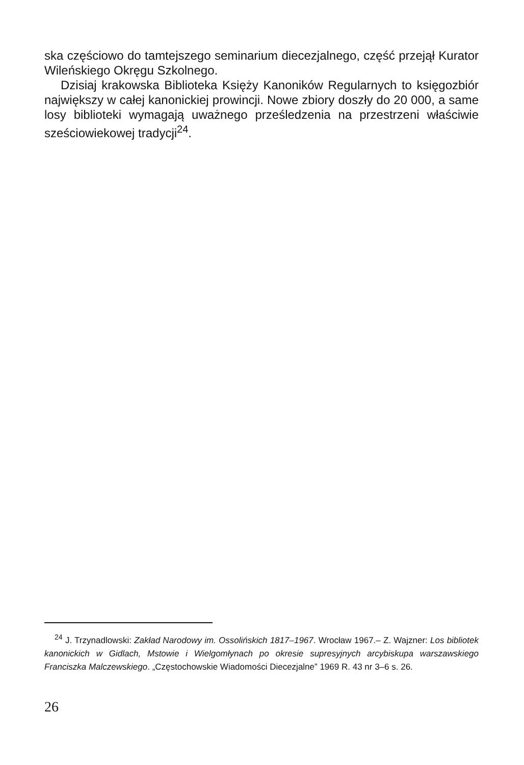ska częściowo do tamtejszego seminarium diecezjalnego, część przejął Kurator Wileńskiego Okręgu Szkolnego.
Dzisiaj krakowska Biblioteka Księży Kanoników Regularnych to księgozbiór największy w całej kanonickiej prowincji. Nowe zbiory doszły do 20 000, a same losy biblioteki wymagają uważnego prześledzenia na przestrzeni właściwie sześciowiekowej tradycji<sup>24</sup>.
<sup>24</sup> J. Trzynadlowski: Zakład Narodowy im. Ossolińskich 1817–1967. Wrocław 1967.– Z. Wajzner: Los bibliotek kanonickich w Gidlach, Mstowie i Wielgomłynach po okresie supresyjnych arcybiskupa warszawskiego Franciszka Malczewskiego. „Częstochowskie Wiadomości Diecezjalne” 1969 R. 43 nr 3–6 s. 26.
26